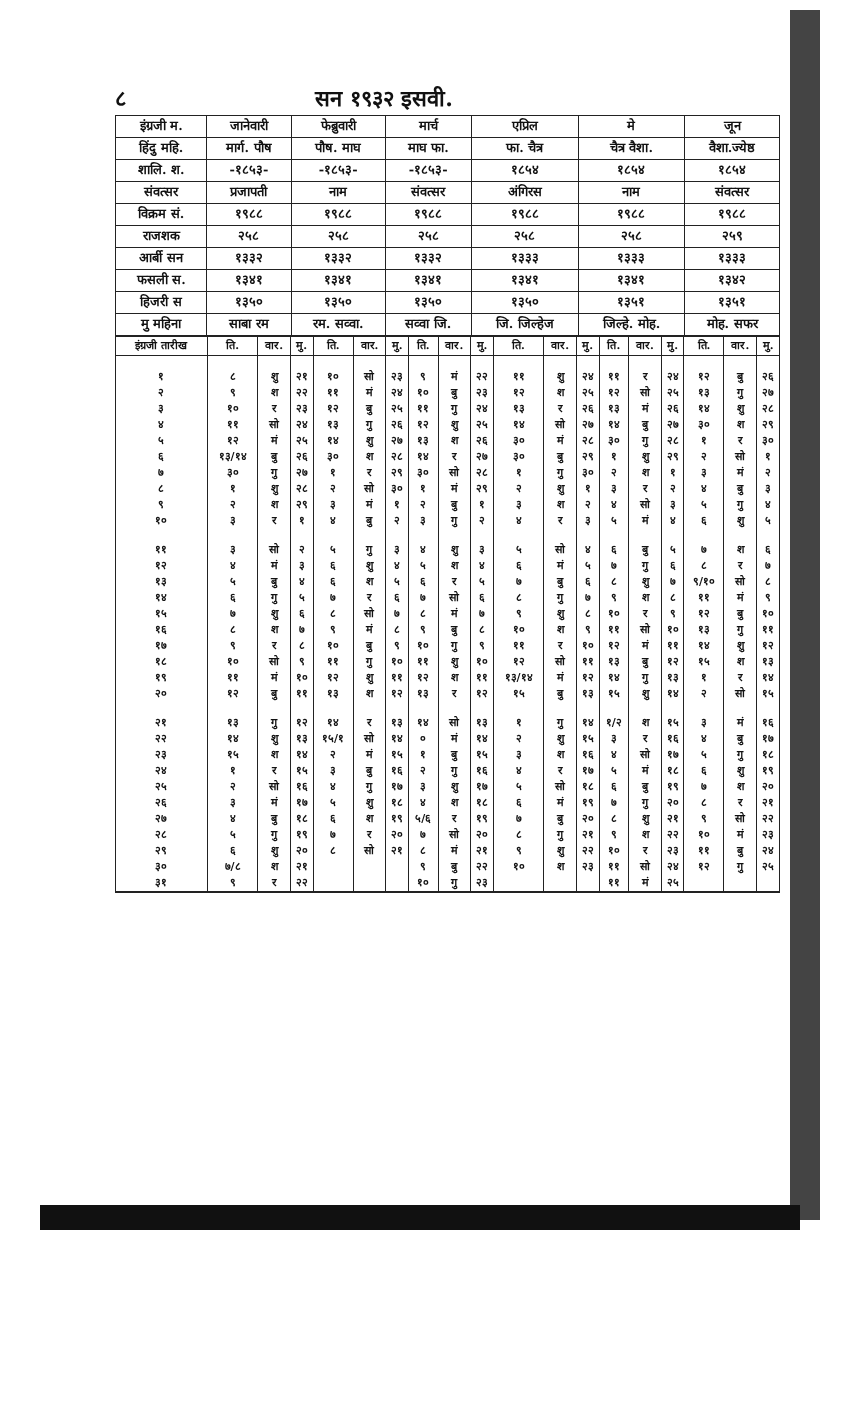८ सन १९३२ इसवी.
| इंग्रजी म. | जानेवारी | फेब्रुवारी | मार्च | एप्रिल | मे | जून |
| हिंदु महि. | मार्ग. पौष | पौष. माघ | माघ फा. | फा. चैत्र | चैत्र वैशा. | वैशा.ज्येष्ठ |
| शालि. श. | -१८५३- | -१८५३- | -१८५३- | १८५४ | १८५४ | १८५४ |
| संवत्सर | प्रजापती | नाम | संवत्सर | अंगिरस | नाम | संवत्सर |
| विक्रम सं. | १९८८ | १९८८ | १९८८ | १९८८ | १९८८ | १९८८ |
| राजशक | २५८ | २५८ | २५८ | २५८ | २५८ | २५९ |
| आर्बी सन | १३३२ | १३३२ | १३३२ | १३३३ | १३३३ | १३३३ |
| फसली स. | १३४१ | १३४१ | १३४१ | १३४१ | १३४१ | १३४२ |
| हिजरी स | १३५० | १३५० | १३५० | १३५० | १३५१ | १३५१ |
| मु महिना | साबा रम | रम. सव्वा. | सव्वा जि. | जि. जिल्हेज | जिल्हे. मोह. | मोह. सफर |
| इंग्रजी तारीख | ति. | वार. | मु. | ति. | वार. | मु. | ति. | वार. | मु. | ति. | वार. | मु. | ति. | वार. | मु. | ति. | वार. | मु. |
| --- | --- | --- | --- | --- | --- | --- | --- | --- | --- | --- | --- | --- | --- | --- | --- | --- | --- | --- |
| १ | ८ | शु | २१ | १० | सो | २३ | ९ | मं | २२ | ११ | शु | २४ | ११ | र | २४ | १२ | बु | २६ |
| २ | ९ | श | २२ | ११ | मं | २४ | १० | बु | २३ | १२ | श | २५ | १२ | सो | २५ | १३ | गु | २७ |
| ३ | १० | र | २३ | १२ | बु | २५ | ११ | गु | २४ | १३ | र | २६ | १३ | मं | २६ | १४ | शु | २८ |
| ४ | ११ | सो | २४ | १३ | गु | २६ | १२ | शु | २५ | १४ | सो | २७ | १४ | बु | २७ | ३० | श | २९ |
| ५ | १२ | मं | २५ | १४ | शु | २७ | १३ | श | २६ | ३० | मं | २८ | ३० | गु | २८ | १ | र | ३० |
| ६ | १३/१४ | बु | २६ | ३० | श | २८ | १४ | र | २७ | ३० | बु | २९ | १ | शु | २९ | २ | सो | १ |
| ७ | ३० | गु | २७ | १ | र | २९ | ३० | सो | २८ | १ | गु | ३० | २ | श | १ | ३ | मं | २ |
| ८ | १ | शु | २८ | २ | सो | ३० | १ | मं | २९ | २ | शु | १ | ३ | र | २ | ४ | बु | ३ |
| ९ | २ | श | २९ | ३ | मं | १ | २ | बु | १ | ३ | श | २ | ४ | सो | ३ | ५ | गु | ४ |
| १० | ३ | र | १ | ४ | बु | २ | ३ | गु | २ | ४ | र | ३ | ५ | मं | ४ | ६ | शु | ५ |
| ११ | ३ | सो | २ | ५ | गु | ३ | ४ | शु | ३ | ५ | सो | ४ | ६ | बु | ५ | ७ | श | ६ |
| १२ | ४ | मं | ३ | ६ | शु | ४ | ५ | श | ४ | ६ | मं | ५ | ७ | गु | ६ | ८ | र | ७ |
| १३ | ५ | बु | ४ | ६ | श | ५ | ६ | र | ५ | ७ | बु | ६ | ८ | शु | ७ | ९/१० | सो | ८ |
| १४ | ६ | गु | ५ | ७ | र | ६ | ७ | सो | ६ | ८ | गु | ७ | ९ | श | ८ | ११ | मं | ९ |
| १५ | ७ | शु | ६ | ८ | सो | ७ | ८ | मं | ७ | ९ | शु | ८ | १० | र | ९ | १२ | बु | १० |
| १६ | ८ | श | ७ | ९ | मं | ८ | ९ | बु | ८ | १० | श | ९ | ११ | सो | १० | १३ | गु | ११ |
| १७ | ९ | र | ८ | १० | बु | ९ | १० | गु | ९ | ११ | र | १० | १२ | मं | ११ | १४ | शु | १२ |
| १८ | १० | सो | ९ | ११ | गु | १० | ११ | शु | १० | १२ | सो | ११ | १३ | बु | १२ | १५ | श | १३ |
| १९ | ११ | मं | १० | १२ | शु | ११ | १२ | श | ११ | १३/१४ | मं | १२ | १४ | गु | १३ | १ | र | १४ |
| २० | १२ | बु | ११ | १३ | श | १२ | १३ | र | १२ | १५ | बु | १३ | १५ | शु | १४ | २ | सो | १५ |
| २१ | १३ | गु | १२ | १४ | र | १३ | १४ | सो | १३ | १ | गु | १४ | १/२ | श | १५ | ३ | मं | १६ |
| २२ | १४ | शु | १३ | १५/१ | सो | १४ | ० | मं | १४ | २ | शु | १५ | ३ | र | १६ | ४ | बु | १७ |
| २३ | १५ | श | १४ | २ | मं | १५ | १ | बु | १५ | ३ | श | १६ | ४ | सो | १७ | ५ | गु | १८ |
| २४ | १ | र | १५ | ३ | बु | १६ | २ | गु | १६ | ४ | र | १७ | ५ | मं | १८ | ६ | शु | १९ |
| २५ | २ | सो | १६ | ४ | गु | १७ | ३ | शु | १७ | ५ | सो | १८ | ६ | बु | १९ | ७ | श | २० |
| २६ | ३ | मं | १७ | ५ | शु | १८ | ४ | श | १८ | ६ | मं | १९ | ७ | गु | २० | ८ | र | २१ |
| २७ | ४ | बु | १८ | ६ | श | १९ | ५/६ | र | १९ | ७ | बु | २० | ८ | शु | २१ | ९ | सो | २२ |
| २८ | ५ | गु | १९ | ७ | र | २० | ७ | सो | २० | ८ | गु | २१ | ९ | श | २२ | १० | मं | २३ |
| २९ | ६ | शु | २० | ८ | सो | २१ | ८ | मं | २१ | ९ | शु | २२ | १० | र | २३ | ११ | बु | २४ |
| ३० | ७/८ | श | २१ | | | | ९ | बु | २२ | १० | श | २३ | ११ | सो | २४ | १२ | गु | २५ |
| ३१ | ९ | र | २२ | | | | १० | गु | २३ | | | | ११ | मं | २५ | | | |